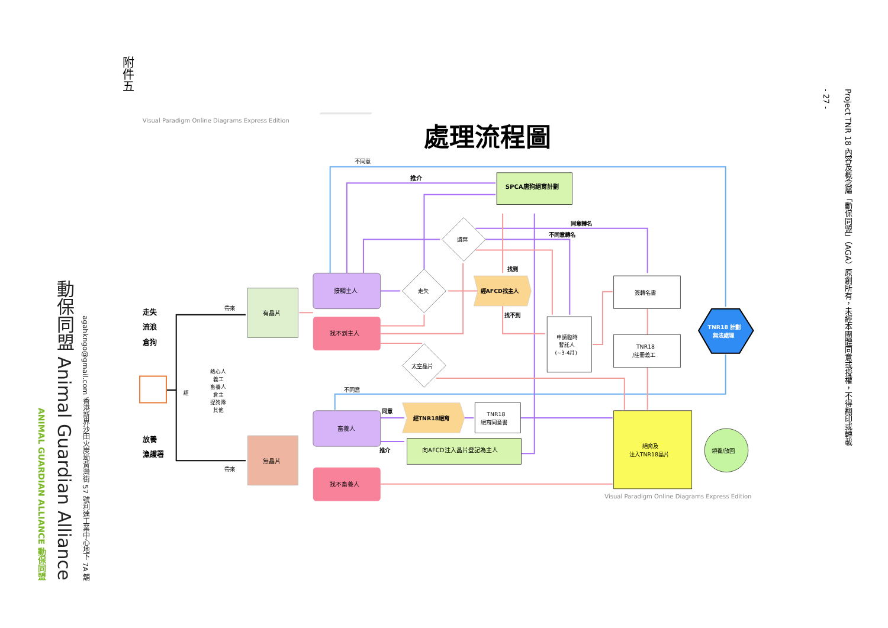ANIMAL GUARDIAN ALLIANCE 動保同盟
動保同盟 Animal Guardian Alliance
agahkngo@gmail.com 香港新界沙田火炭坳背灣街 57 號利達工業中心地下 7A 舖
附件五
Visual Paradigm Online Diagrams Express Edition
處理流程圖
SPCA唐狗絕育計劃
推介
不同意
遺棄
同意轉名
不同意轉名
走失
經AFCD找主人
找到
找不到
有晶片
接觸主人
找不到主人
太空晶片
申請臨時
暫託人
(~3-4月)
簽轉名書
TNR18
/註冊義工
TNR18 計劃
無法處理
走失
流浪
倉狗
放養
漁護署
帶來
帶來
經
熱心人
義工
畜養人
倉主
捉狗隊
其他
不同意
無晶片
畜養人
同意
推介
經TNR18絕育
TNR18
絕育同意書
向AFCD注入晶片登記為主人
找不畜養人
絕育及
注入TNR18晶片
領養/放回
Visual Paradigm Online Diagrams Express Edition
- 27 -
Project TNR 18 內容及概念屬「動保同盟」（AGA）原創所有，未經本團體同意或授權，不得翻印或轉載